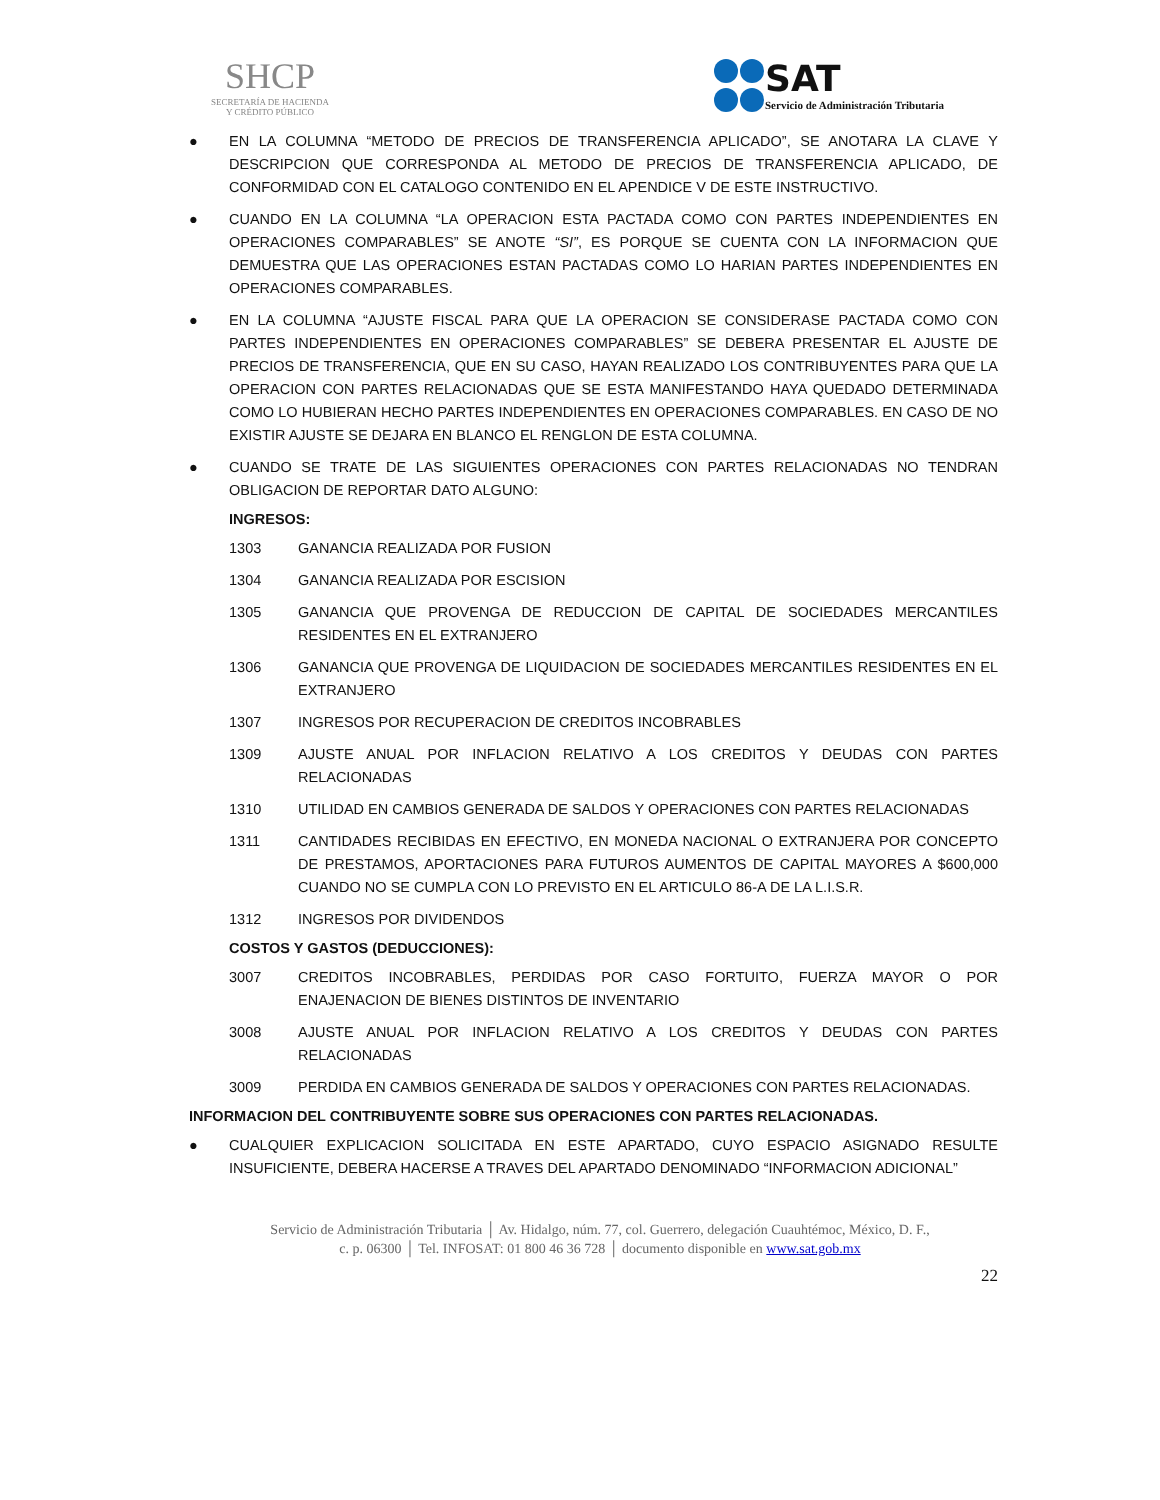SHCP
SECRETARÍA DE HACIENDA
Y CRÉDITO PÚBLICO
SAT Servicio de Administración Tributaria
● EN LA COLUMNA “METODO DE PRECIOS DE TRANSFERENCIA APLICADO”, SE ANOTARA LA CLAVE Y DESCRIPCION QUE CORRESPONDA AL METODO DE PRECIOS DE TRANSFERENCIA APLICADO, DE CONFORMIDAD CON EL CATALOGO CONTENIDO EN EL APENDICE V DE ESTE INSTRUCTIVO.
● CUANDO EN LA COLUMNA “LA OPERACION ESTA PACTADA COMO CON PARTES INDEPENDIENTES EN OPERACIONES COMPARABLES” SE ANOTE “SI”, ES PORQUE SE CUENTA CON LA INFORMACION QUE DEMUESTRA QUE LAS OPERACIONES ESTAN PACTADAS COMO LO HARIAN PARTES INDEPENDIENTES EN OPERACIONES COMPARABLES.
● EN LA COLUMNA “AJUSTE FISCAL PARA QUE LA OPERACION SE CONSIDERASE PACTADA COMO CON PARTES INDEPENDIENTES EN OPERACIONES COMPARABLES” SE DEBERA PRESENTAR EL AJUSTE DE PRECIOS DE TRANSFERENCIA, QUE EN SU CASO, HAYAN REALIZADO LOS CONTRIBUYENTES PARA QUE LA OPERACION CON PARTES RELACIONADAS QUE SE ESTA MANIFESTANDO HAYA QUEDADO DETERMINADA COMO LO HUBIERAN HECHO PARTES INDEPENDIENTES EN OPERACIONES COMPARABLES. EN CASO DE NO EXISTIR AJUSTE SE DEJARA EN BLANCO EL RENGLON DE ESTA COLUMNA.
● CUANDO SE TRATE DE LAS SIGUIENTES OPERACIONES CON PARTES RELACIONADAS NO TENDRAN OBLIGACION DE REPORTAR DATO ALGUNO:
INGRESOS:
1303 GANANCIA REALIZADA POR FUSION
1304 GANANCIA REALIZADA POR ESCISION
1305 GANANCIA QUE PROVENGA DE REDUCCION DE CAPITAL DE SOCIEDADES MERCANTILES RESIDENTES EN EL EXTRANJERO
1306 GANANCIA QUE PROVENGA DE LIQUIDACION DE SOCIEDADES MERCANTILES RESIDENTES EN EL EXTRANJERO
1307 INGRESOS POR RECUPERACION DE CREDITOS INCOBRABLES
1309 AJUSTE ANUAL POR INFLACION RELATIVO A LOS CREDITOS Y DEUDAS CON PARTES RELACIONADAS
1310 UTILIDAD EN CAMBIOS GENERADA DE SALDOS Y OPERACIONES CON PARTES RELACIONADAS
1311 CANTIDADES RECIBIDAS EN EFECTIVO, EN MONEDA NACIONAL O EXTRANJERA POR CONCEPTO DE PRESTAMOS, APORTACIONES PARA FUTUROS AUMENTOS DE CAPITAL MAYORES A $600,000 CUANDO NO SE CUMPLA CON LO PREVISTO EN EL ARTICULO 86-A DE LA L.I.S.R.
1312 INGRESOS POR DIVIDENDOS
COSTOS Y GASTOS (DEDUCCIONES):
3007 CREDITOS INCOBRABLES, PERDIDAS POR CASO FORTUITO, FUERZA MAYOR O POR ENAJENACION DE BIENES DISTINTOS DE INVENTARIO
3008 AJUSTE ANUAL POR INFLACION RELATIVO A LOS CREDITOS Y DEUDAS CON PARTES RELACIONADAS
3009 PERDIDA EN CAMBIOS GENERADA DE SALDOS Y OPERACIONES CON PARTES RELACIONADAS.
INFORMACION DEL CONTRIBUYENTE SOBRE SUS OPERACIONES CON PARTES RELACIONADAS.
● CUALQUIER EXPLICACION SOLICITADA EN ESTE APARTADO, CUYO ESPACIO ASIGNADO RESULTE INSUFICIENTE, DEBERA HACERSE A TRAVES DEL APARTADO DENOMINADO “INFORMACION ADICIONAL”
Servicio de Administración Tributaria │ Av. Hidalgo, núm. 77, col. Guerrero, delegación Cuauhtémoc, México, D. F.,
c. p. 06300 │ Tel. INFOSAT: 01 800 46 36 728 │ documento disponible en www.sat.gob.mx
22